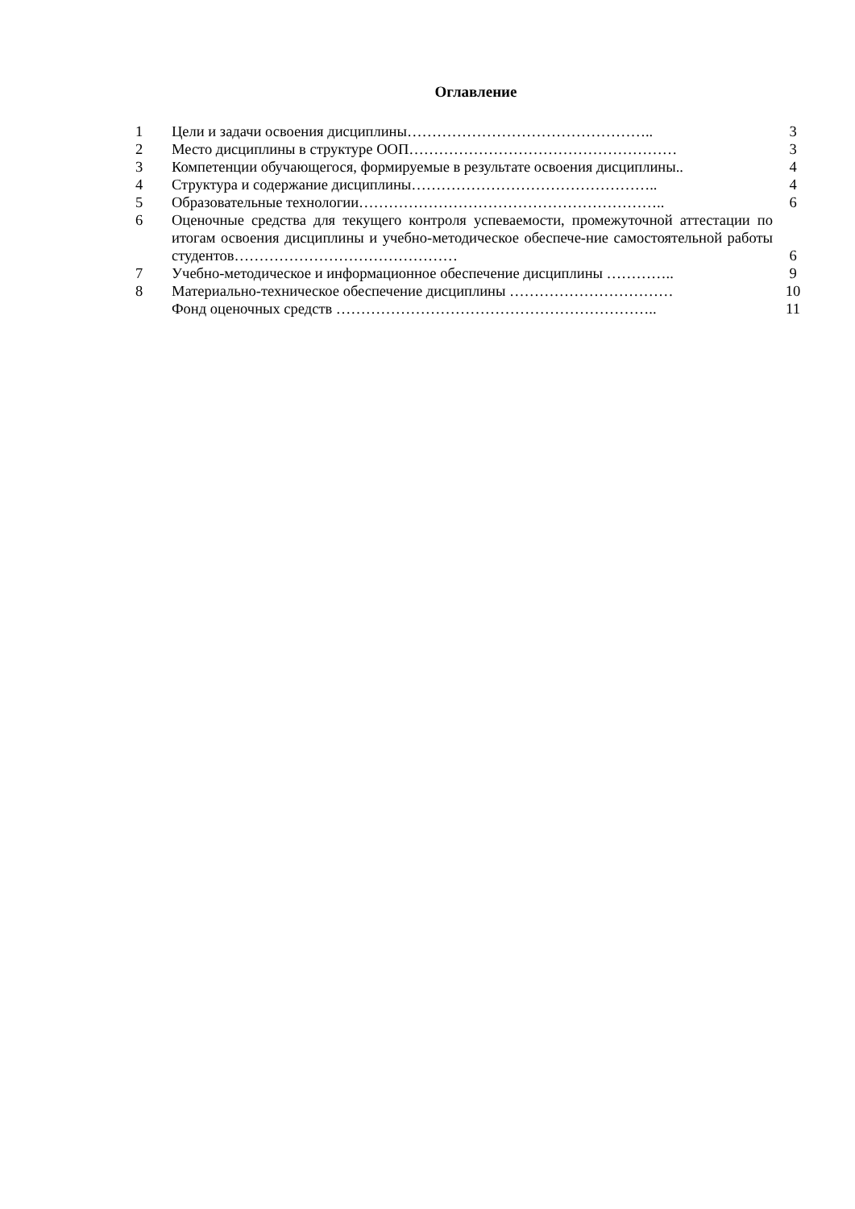Оглавление
| 1 | Цели и задачи освоения дисциплины………………………………………….. | 3 |
| 2 | Место дисциплины в структуре ООП……………………………………………… | 3 |
| 3 | Компетенции обучающегося, формируемые в результате освоения дисциплины.. | 4 |
| 4 | Структура и содержание дисциплины………………………………………….. | 4 |
| 5 | Образовательные технологии…………………………………………………….. | 6 |
| 6 | Оценочные средства для текущего контроля успеваемости, промежуточной аттестации по итогам освоения дисциплины и учебно-методическое обеспече-ние самостоятельной работы студентов……………………………………… | 6 |
| 7 | Учебно-методическое и информационное обеспечение дисциплины ………….. | 9 |
| 8 | Материально-техническое обеспечение дисциплины …………………………… | 10 |
| | Фонд оценочных средств ……………………………………………………….. | 11 |